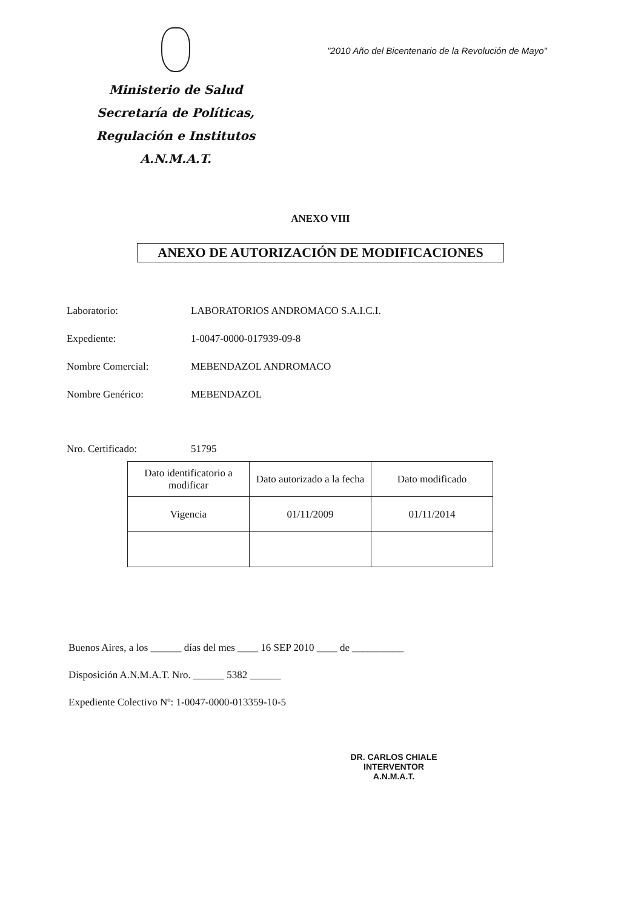Ministerio de Salud
Secretaría de Políticas,
Regulación e Institutos
A.N.M.A.T.
"2010 Año del Bicentenario de la Revolución de Mayo"
ANEXO VIII
ANEXO DE AUTORIZACIÓN DE MODIFICACIONES
Laboratorio: LABORATORIOS ANDROMACO S.A.I.C.I.
Expediente: 1-0047-0000-017939-09-8
Nombre Comercial: MEBENDAZOL ANDROMACO
Nombre Genérico: MEBENDAZOL
Nro. Certificado: 51795
| Dato identificatorio a modificar | Dato autorizado a la fecha | Dato modificado |
| --- | --- | --- |
| Vigencia | 01/11/2009 | 01/11/2014 |
Buenos Aires, a los ______ días del mes ____ 16 SEP 2010 ____ de __________
Disposición A.N.M.A.T. Nro. ______ 5382 ______
Expediente Colectivo Nº: 1-0047-0000-013359-10-5
DR. CARLOS CHIALE
INTERVENTOR
A.N.M.A.T.